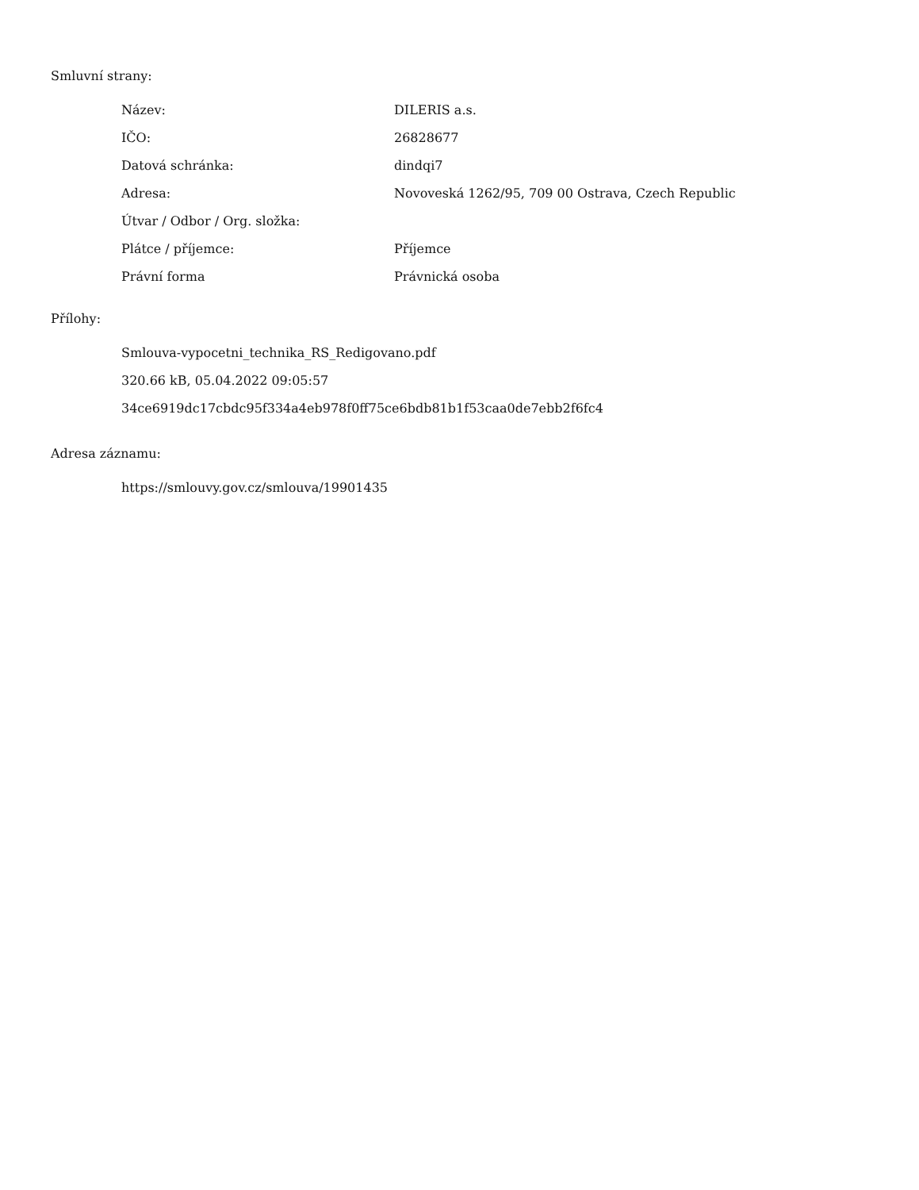Smluvní strany:
| Název: | DILERIS a.s. |
| IČO: | 26828677 |
| Datová schránka: | dindqi7 |
| Adresa: | Novoveská 1262/95, 709 00 Ostrava, Czech Republic |
| Útvar / Odbor / Org. složka: | |
| Plátce / příjemce: | Příjemce |
| Právní forma | Právnická osoba |
Přílohy:
Smlouva-vypocetni_technika_RS_Redigovano.pdf
320.66 kB, 05.04.2022 09:05:57
34ce6919dc17cbdc95f334a4eb978f0ff75ce6bdb81b1f53caa0de7ebb2f6fc4
Adresa záznamu:
https://smlouvy.gov.cz/smlouva/19901435